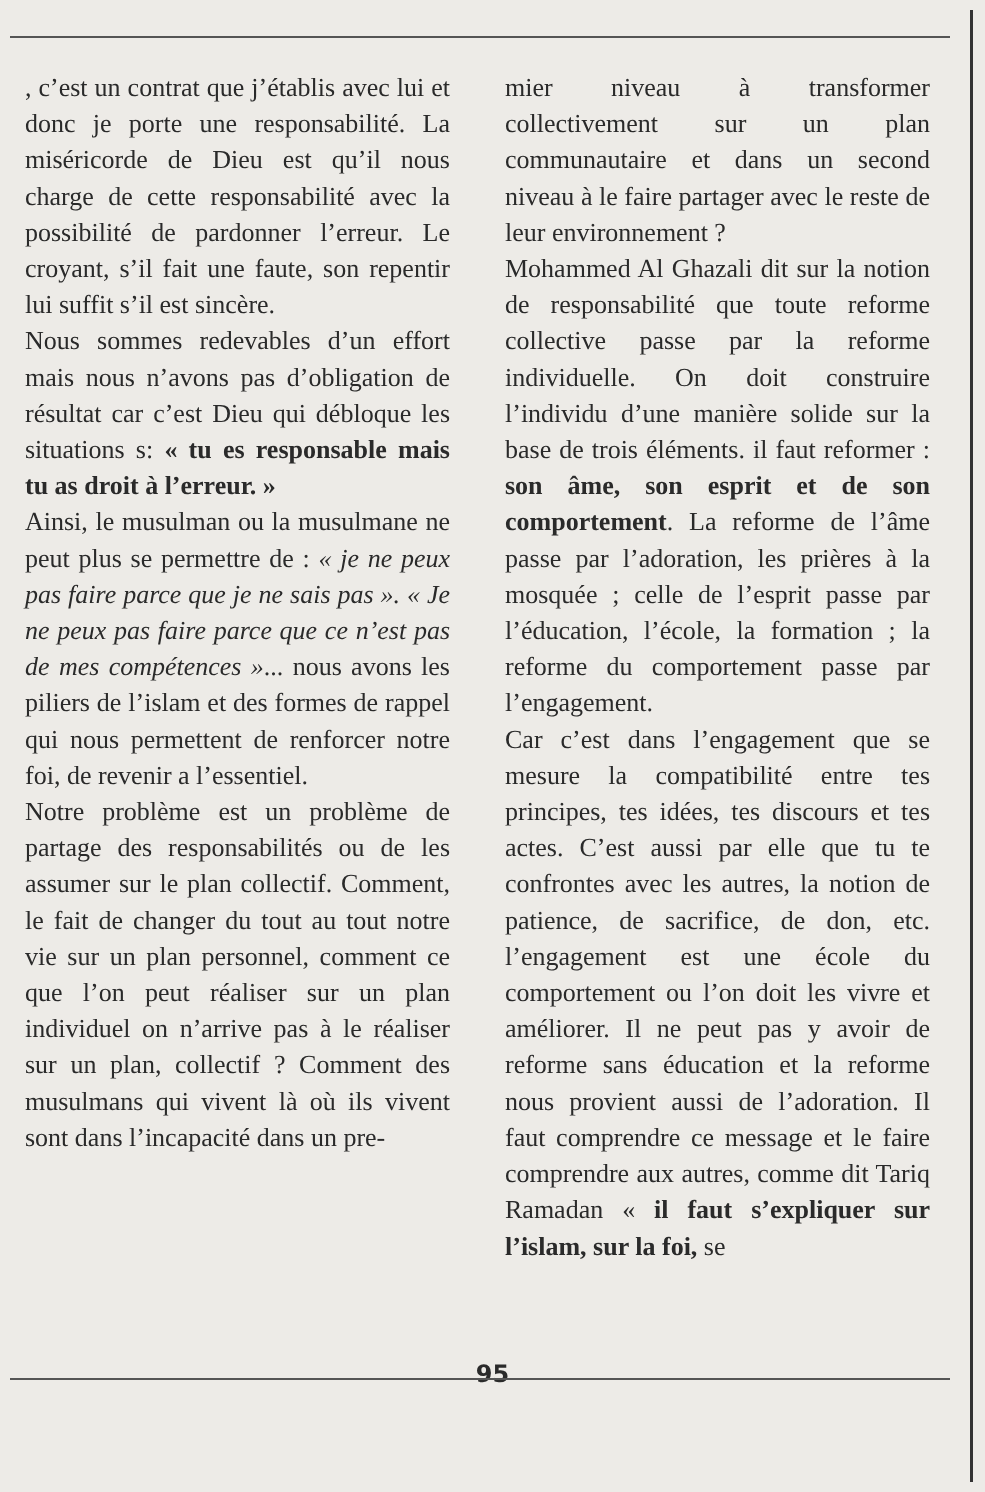, c’est un contrat que j’établis avec lui et donc je porte une responsabilité. La miséricorde de Dieu est qu’il nous charge de cette responsabilité avec la possibilité de pardonner l’erreur. Le croyant, s’il fait une faute, son repentir lui suffit s’il est sincère.
Nous sommes redevables d’un effort mais nous n’avons pas d’obligation de résultat car c’est Dieu qui débloque les situations s: « tu es responsable mais tu as droit à l’erreur. »
Ainsi, le musulman ou la musulmane ne peut plus se permettre de : « je ne peux pas faire parce que je ne sais pas ». « Je ne peux pas faire parce que ce n’est pas de mes compétences »... nous avons les piliers de l’islam et des formes de rappel qui nous permettent de renforcer notre foi, de revenir a l’essentiel.
Notre problème est un problème de partage des responsabilités ou de les assumer sur le plan collectif. Comment, le fait de changer du tout au tout notre vie sur un plan personnel, comment ce que l’on peut réaliser sur un plan individuel on n’arrive pas à le réaliser sur un plan, collectif ? Comment des musulmans qui vivent là où ils vivent sont dans l’incapacité dans un pre-
mier niveau à transformer collectivement sur un plan communautaire et dans un second niveau à le faire partager avec le reste de leur environnement ?
Mohammed Al Ghazali dit sur la notion de responsabilité que toute reforme collective passe par la reforme individuelle. On doit construire l’individu d’une manière solide sur la base de trois éléments. il faut reformer : son âme, son esprit et de son comportement. La reforme de l’âme passe par l’adoration, les prières à la mosquée ; celle de l’esprit passe par l’éducation, l’école, la formation ; la reforme du comportement passe par l’engagement.
Car c’est dans l’engagement que se mesure la compatibilité entre tes principes, tes idées, tes discours et tes actes. C’est aussi par elle que tu te confrontes avec les autres, la notion de patience, de sacrifice, de don, etc. l’engagement est une école du comportement ou l’on doit les vivre et améliorer. Il ne peut pas y avoir de reforme sans éducation et la reforme nous provient aussi de l’adoration. Il faut comprendre ce message et le faire comprendre aux autres, comme dit Tariq Ramadan « il faut s’expliquer sur l’islam, sur la foi, se
95